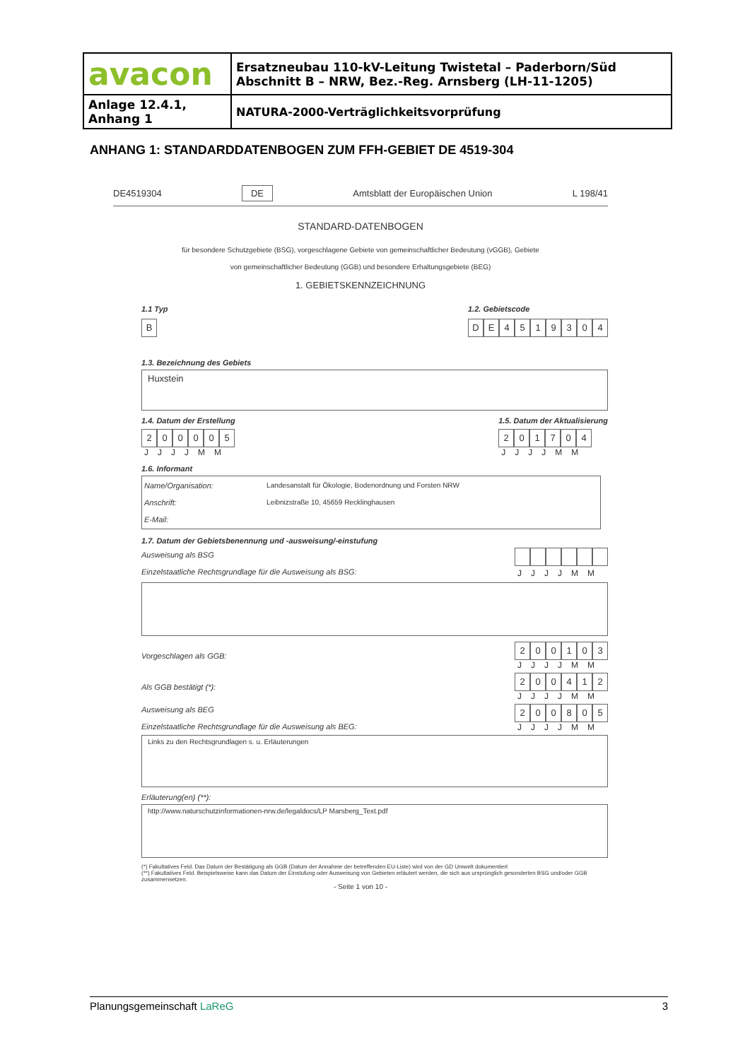| avacon | Ersatzneubau 110-kV-Leitung Twistetal – Paderborn/Süd Abschnitt B – NRW, Bez.-Reg. Arnsberg (LH-11-1205) |
| Anlage 12.4.1, Anhang 1 | NATURA-2000-Verträglichkeitsvorprüfung |
ANHANG 1: STANDARDDATENBOGEN ZUM FFH-GEBIET DE 4519-304
DE4519304 DE Amtsblatt der Europäischen Union L 198/41
STANDARD-DATENBOGEN
für besondere Schutzgebiete (BSG), vorgeschlagene Gebiete von gemeinschaftlicher Bedeutung (vGGB), Gebiete
von gemeinschaftlicher Bedeutung (GGB) und besondere Erhaltungsgebiete (BEG)
1. GEBIETSKENNZEICHNUNG
1.1 Typ
B
1.2. Gebietscode
DE 4519304
1.3. Bezeichnung des Gebiets
Huxstein
1.4. Datum der Erstellung
200005
JJJJMM
1.5. Datum der Aktualisierung
201704
JJJJMM
1.6. Informant
| Name/Organisation: | Landesanstalt für Ökologie, Bodenordnung und Forsten NRW |
| Anschrift: | Leibnizstraße 10, 45659 Recklinghausen |
| E-Mail: | |
1.7. Datum der Gebietsbenennung und -ausweisung/-einstufung
Ausweisung als BSG
Einzelstaatliche Rechtsgrundlage für die Ausweisung als BSG:
JJJJMM
Vorgeschlagen als GGB:
200103
JJJJMM
Als GGB bestätigt (*):
200412
JJJJMM
Ausweisung als BEG
Einzelstaatliche Rechtsgrundlage für die Ausweisung als BEG:
200805
JJJJMM
Links zu den Rechtsgrundlagen s. u. Erläuterungen
Erläuterung(en) (**):
http://www.naturschutzinformationen-nrw.de/legaldocs/LP Marsberg_Text.pdf
(*) Fakultatives Feld. Das Datum der Bestätigung als GGB (Datum der Annahme der betreffenden EU-Liste) wird von der GD Umwelt dokumentiert
(**) Fakultatives Feld. Beispielsweise kann das Datum der Einstufung oder Ausweisung von Gebieten erläutert werden, die sich aus ursprünglich gesonderten BSG und/oder GGB zusammensetzen.
- Seite 1 von 10 -
Planungsgemeinschaft LaReG 3